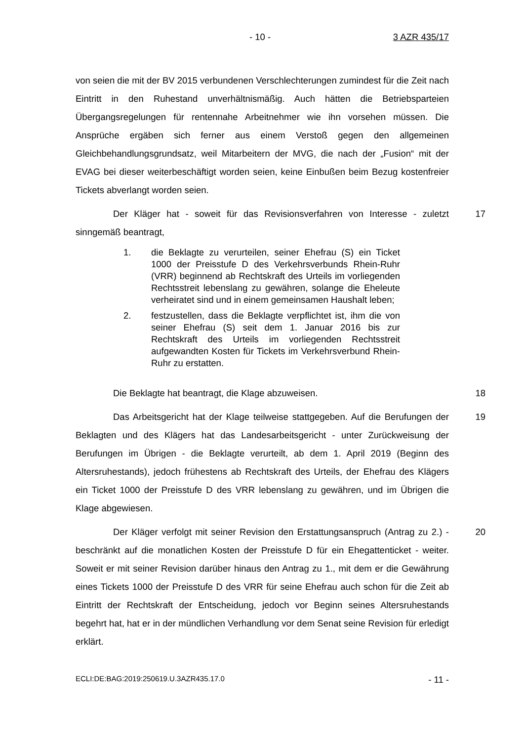- 10 - 3 AZR 435/17
von seien die mit der BV 2015 verbundenen Verschlechterungen zumindest für die Zeit nach Eintritt in den Ruhestand unverhältnismäßig. Auch hätten die Betriebsparteien Übergangsregelungen für rentennahe Arbeitnehmer wie ihn vorsehen müssen. Die Ansprüche ergäben sich ferner aus einem Verstoß gegen den allgemeinen Gleichbehandlungsgrundsatz, weil Mitarbeitern der MVG, die nach der „Fusion“ mit der EVAG bei dieser weiterbeschäftigt worden seien, keine Einbußen beim Bezug kostenfreier Tickets abverlangt worden seien.
Der Kläger hat - soweit für das Revisionsverfahren von Interesse - zuletzt sinngemäß beantragt,
17
1. die Beklagte zu verurteilen, seiner Ehefrau (S) ein Ticket 1000 der Preisstufe D des Verkehrsverbunds Rhein-Ruhr (VRR) beginnend ab Rechtskraft des Urteils im vorliegenden Rechtsstreit lebenslang zu gewähren, solange die Eheleute verheiratet sind und in einem gemeinsamen Haushalt leben;
2. festzustellen, dass die Beklagte verpflichtet ist, ihm die von seiner Ehefrau (S) seit dem 1. Januar 2016 bis zur Rechtskraft des Urteils im vorliegenden Rechtsstreit aufgewandten Kosten für Tickets im Verkehrsverbund Rhein-Ruhr zu erstatten.
Die Beklagte hat beantragt, die Klage abzuweisen. 18
Das Arbeitsgericht hat der Klage teilweise stattgegeben. Auf die Berufungen der Beklagten und des Klägers hat das Landesarbeitsgericht - unter Zurückweisung der Berufungen im Übrigen - die Beklagte verurteilt, ab dem 1. April 2019 (Beginn des Altersruhestands), jedoch frühestens ab Rechtskraft des Urteils, der Ehefrau des Klägers ein Ticket 1000 der Preisstufe D des VRR lebenslang zu gewähren, und im Übrigen die Klage abgewiesen.
19
Der Kläger verfolgt mit seiner Revision den Erstattungsanspruch (Antrag zu 2.) - beschränkt auf die monatlichen Kosten der Preisstufe D für ein Ehegattenticket - weiter. Soweit er mit seiner Revision darüber hinaus den Antrag zu 1., mit dem er die Gewährung eines Tickets 1000 der Preisstufe D des VRR für seine Ehefrau auch schon für die Zeit ab Eintritt der Rechtskraft der Entscheidung, jedoch vor Beginn seines Altersruhestands begehrt hat, hat er in der mündlichen Verhandlung vor dem Senat seine Revision für erledigt erklärt.
20
ECLI:DE:BAG:2019:250619.U.3AZR435.17.0 - 11 -